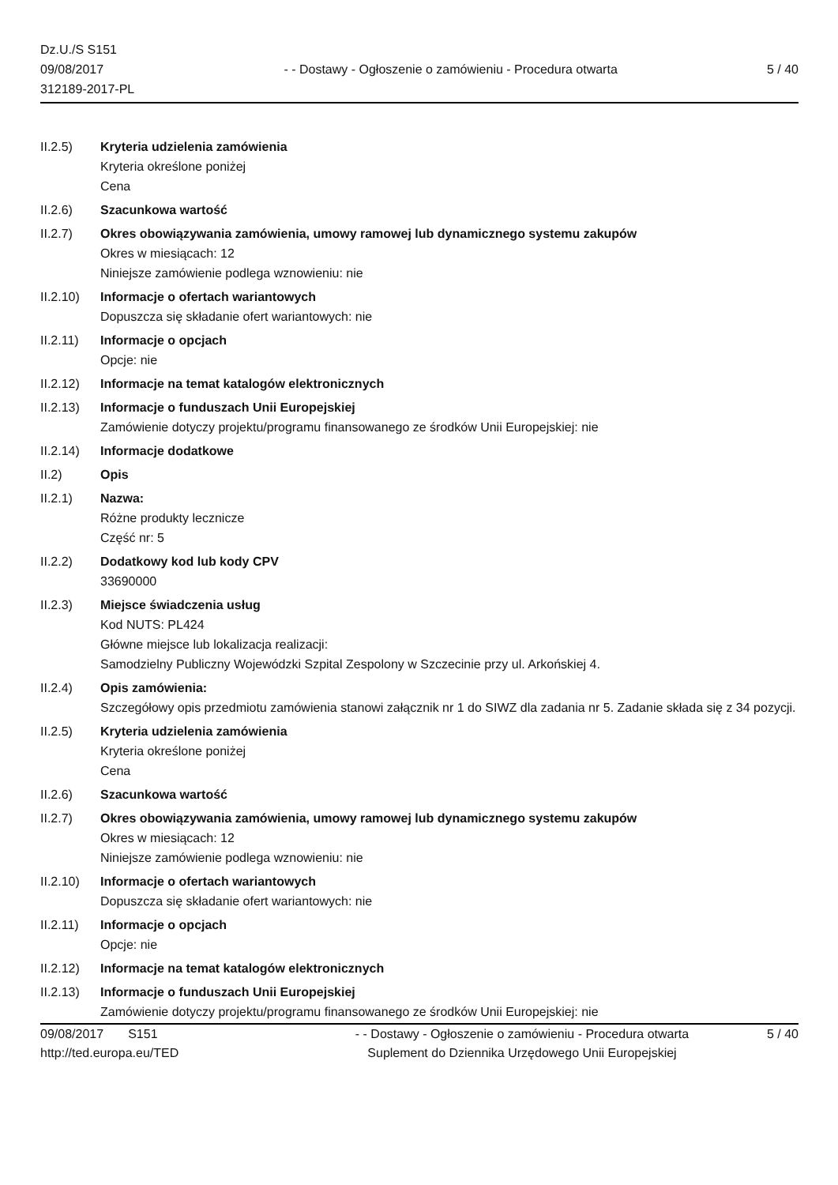Dz.U./S S151
09/08/2017
312189-2017-PL
- - Dostawy - Ogłoszenie o zamówieniu - Procedura otwarta
5 / 40
II.2.5) Kryteria udzielenia zamówienia
Kryteria określone poniżej
Cena
II.2.6) Szacunkowa wartość
II.2.7) Okres obowiązywania zamówienia, umowy ramowej lub dynamicznego systemu zakupów
Okres w miesiącach: 12
Niniejsze zamówienie podlega wznowieniu: nie
II.2.10)
Informacje o ofertach wariantowych
Dopuszcza się składanie ofert wariantowych: nie
II.2.11)
Informacje o opcjach
Opcje: nie
II.2.12)
Informacje na temat katalogów elektronicznych
II.2.13)
Informacje o funduszach Unii Europejskiej
Zamówienie dotyczy projektu/programu finansowanego ze środków Unii Europejskiej: nie
II.2.14)
Informacje dodatkowe
II.2) Opis
II.2.1) Nazwa:
Różne produkty lecznicze
Część nr: 5
II.2.2) Dodatkowy kod lub kody CPV
33690000
II.2.3) Miejsce świadczenia usług
Kod NUTS: PL424
Główne miejsce lub lokalizacja realizacji:
Samodzielny Publiczny Wojewódzki Szpital Zespolony w Szczecinie przy ul. Arkońskiej 4.
II.2.4) Opis zamówienia:
Szczegółowy opis przedmiotu zamówienia stanowi załącznik nr 1 do SIWZ dla zadania nr 5. Zadanie składa się z 34 pozycji.
II.2.5) Kryteria udzielenia zamówienia
Kryteria określone poniżej
Cena
II.2.6) Szacunkowa wartość
II.2.7) Okres obowiązywania zamówienia, umowy ramowej lub dynamicznego systemu zakupów
Okres w miesiącach: 12
Niniejsze zamówienie podlega wznowieniu: nie
II.2.10)
Informacje o ofertach wariantowych
Dopuszcza się składanie ofert wariantowych: nie
II.2.11)
Informacje o opcjach
Opcje: nie
II.2.12)
Informacje na temat katalogów elektronicznych
II.2.13)
Informacje o funduszach Unii Europejskiej
Zamówienie dotyczy projektu/programu finansowanego ze środków Unii Europejskiej: nie
09/08/2017 S151
http://ted.europa.eu/TED
- - Dostawy - Ogłoszenie o zamówieniu - Procedura otwarta
Suplement do Dziennika Urzędowego Unii Europejskiej
5 / 40